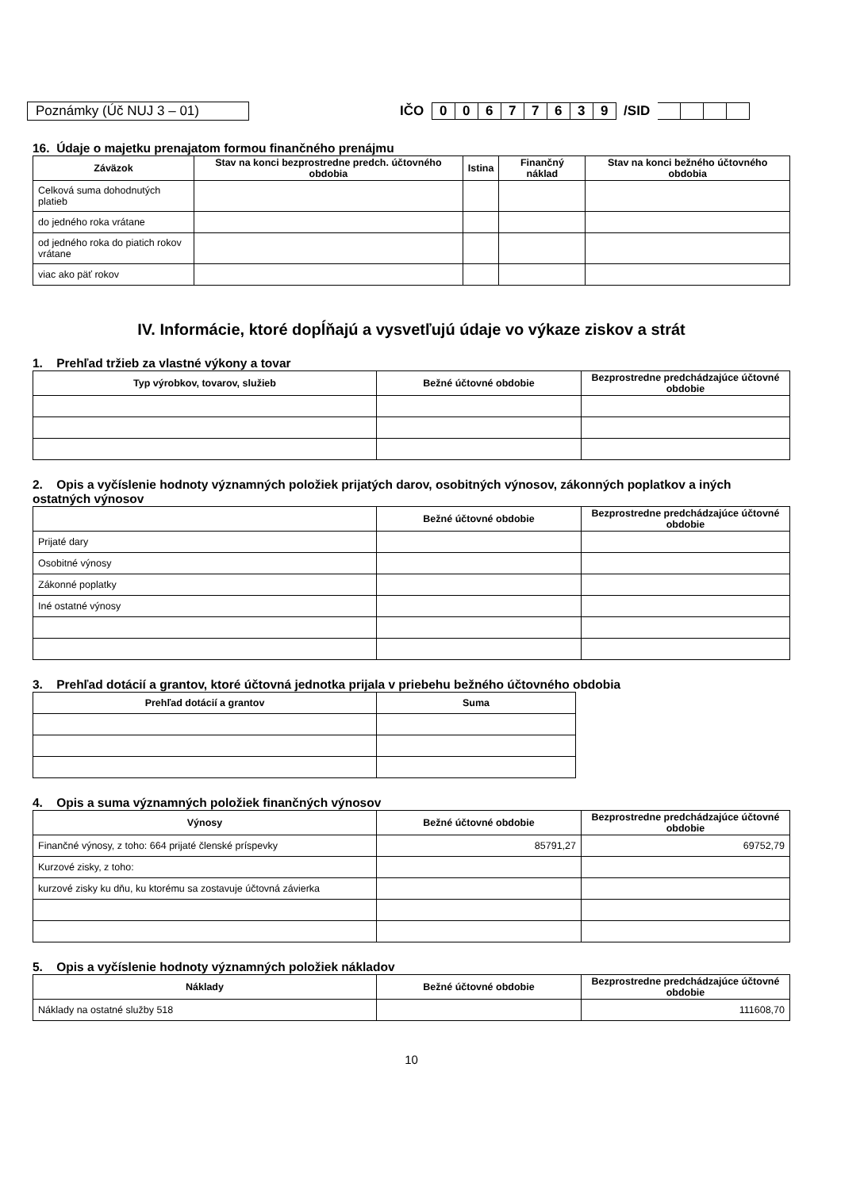Poznámky (Úč NUJ 3 – 01) IČO 00677639 /SID
16. Údaje o majetku prenajatom formou finančného prenájmu
| Záväzok | Stav na konci bezprostredne predch. účtovného obdobia | Istina | Finančný náklad | Stav na konci bežného účtovného obdobia |
| --- | --- | --- | --- | --- |
| Celková suma dohodnutých platieb | | | | |
| do jedného roka vrátane | | | | |
| od jedného roka do piatich rokov vrátane | | | | |
| viac ako päť rokov | | | | |
IV. Informácie, ktoré dopĺňajú a vysvetľujú údaje vo výkaze ziskov a strát
1. Prehľad tržieb za vlastné výkony a tovar
| Typ výrobkov, tovarov, služieb | Bežné účtovné obdobie | Bezprostredne predchádzajúce účtovné obdobie |
| --- | --- | --- |
2. Opis a vyčíslenie hodnoty významných položiek prijatých darov, osobitných výnosov, zákonných poplatkov a iných ostatných výnosov
| | Bežné účtovné obdobie | Bezprostredne predchádzajúce účtovné obdobie |
| --- | --- | --- |
| Prijaté dary | | |
| Osobitné výnosy | | |
| Zákonné poplatky | | |
| Iné ostatné výnosy | | |
3. Prehľad dotácií a grantov, ktoré účtovná jednotka prijala v priebehu bežného účtovného obdobia
| Prehľad dotácií a grantov | Suma |
| --- | --- |
4. Opis a suma významných položiek finančných výnosov
| Výnosy | Bežné účtovné obdobie | Bezprostredne predchádzajúce účtovné obdobie |
| --- | --- | --- |
| Finančné výnosy, z toho: 664 prijaté členské príspevky | 85791,27 | 69752,79 |
| Kurzové zisky, z toho: | | |
| kurzové zisky ku dňu, ku ktorému sa zostavuje účtovná závierka | | |
5. Opis a vyčíslenie hodnoty významných položiek nákladov
| Náklady | Bežné účtovné obdobie | Bezprostredne predchádzajúce účtovné obdobie |
| --- | --- | --- |
| Náklady na ostatné služby 518 | | 111608,70 |
10